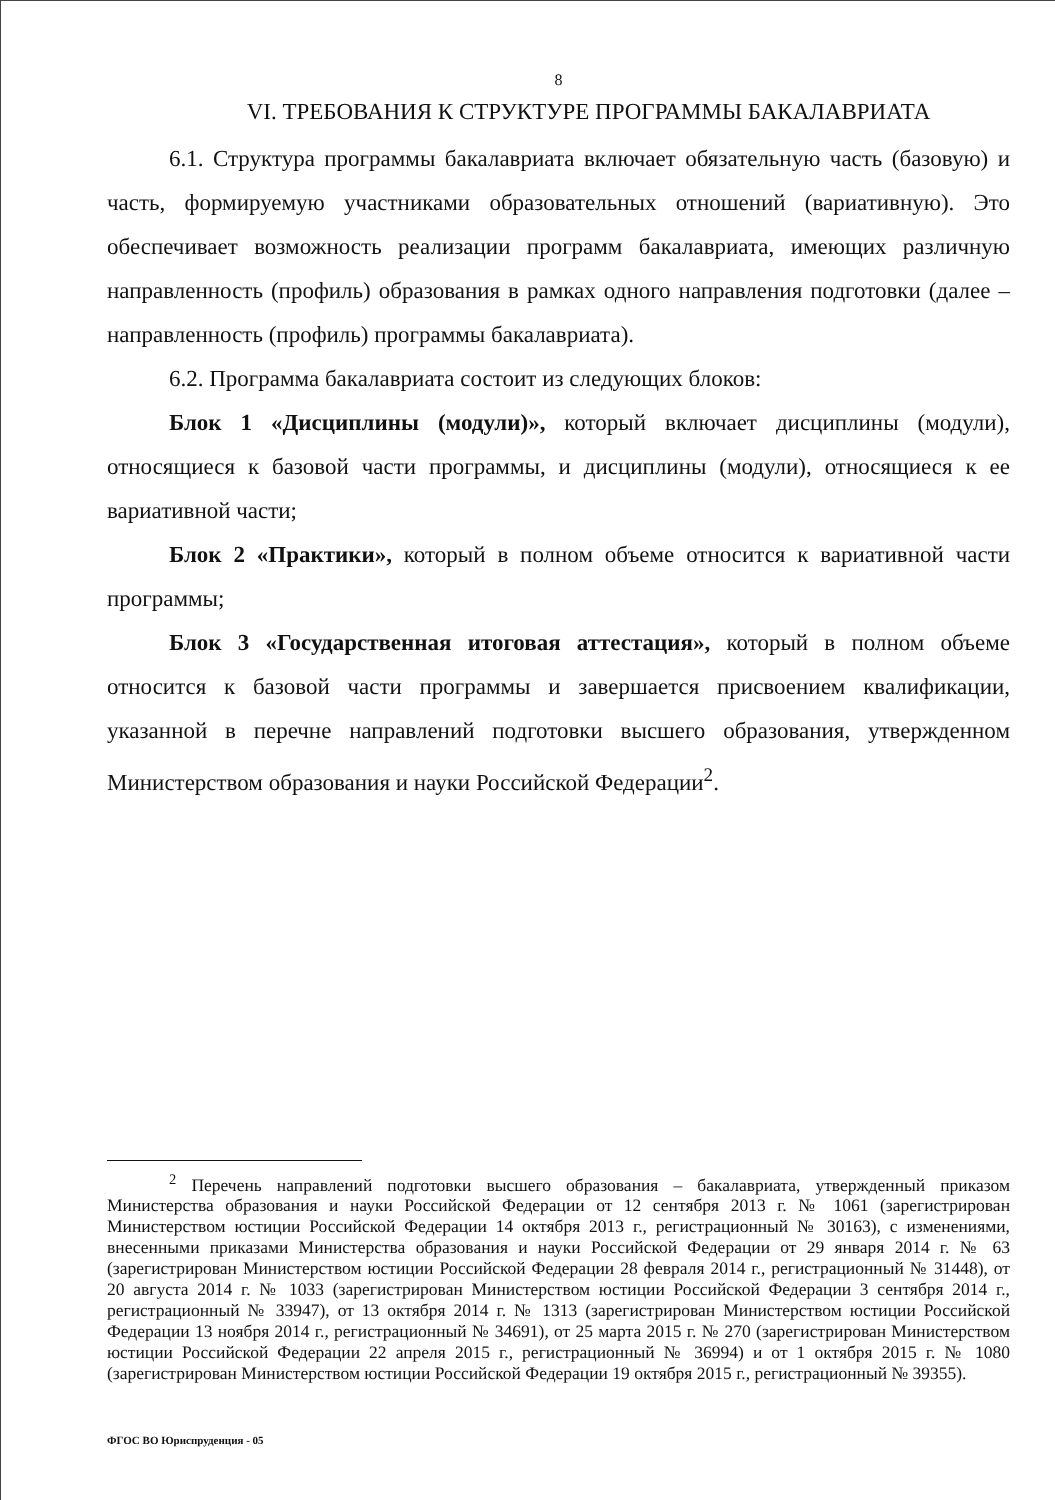8
VI. ТРЕБОВАНИЯ К СТРУКТУРЕ ПРОГРАММЫ БАКАЛАВРИАТА
6.1. Структура программы бакалавриата включает обязательную часть (базовую) и часть, формируемую участниками образовательных отношений (вариативную). Это обеспечивает возможность реализации программ бакалавриата, имеющих различную направленность (профиль) образования в рамках одного направления подготовки (далее – направленность (профиль) программы бакалавриата).
6.2. Программа бакалавриата состоит из следующих блоков:
Блок 1 «Дисциплины (модули)», который включает дисциплины (модули), относящиеся к базовой части программы, и дисциплины (модули), относящиеся к ее вариативной части;
Блок 2 «Практики», который в полном объеме относится к вариативной части программы;
Блок 3 «Государственная итоговая аттестация», который в полном объеме относится к базовой части программы и завершается присвоением квалификации, указанной в перечне направлений подготовки высшего образования, утвержденном Министерством образования и науки Российской Федерации<sup>2</sup>.
<sup>2</sup> Перечень направлений подготовки высшего образования – бакалавриата, утвержденный приказом Министерства образования и науки Российской Федерации от 12 сентября 2013 г. № 1061 (зарегистрирован Министерством юстиции Российской Федерации 14 октября 2013 г., регистрационный № 30163), с изменениями, внесенными приказами Министерства образования и науки Российской Федерации от 29 января 2014 г. № 63 (зарегистрирован Министерством юстиции Российской Федерации 28 февраля 2014 г., регистрационный № 31448), от 20 августа 2014 г. № 1033 (зарегистрирован Министерством юстиции Российской Федерации 3 сентября 2014 г., регистрационный № 33947), от 13 октября 2014 г. № 1313 (зарегистрирован Министерством юстиции Российской Федерации 13 ноября 2014 г., регистрационный № 34691), от 25 марта 2015 г. № 270 (зарегистрирован Министерством юстиции Российской Федерации 22 апреля 2015 г., регистрационный № 36994) и от 1 октября 2015 г. № 1080 (зарегистрирован Министерством юстиции Российской Федерации 19 октября 2015 г., регистрационный № 39355).
ФГОС ВО Юриспруденция - 05